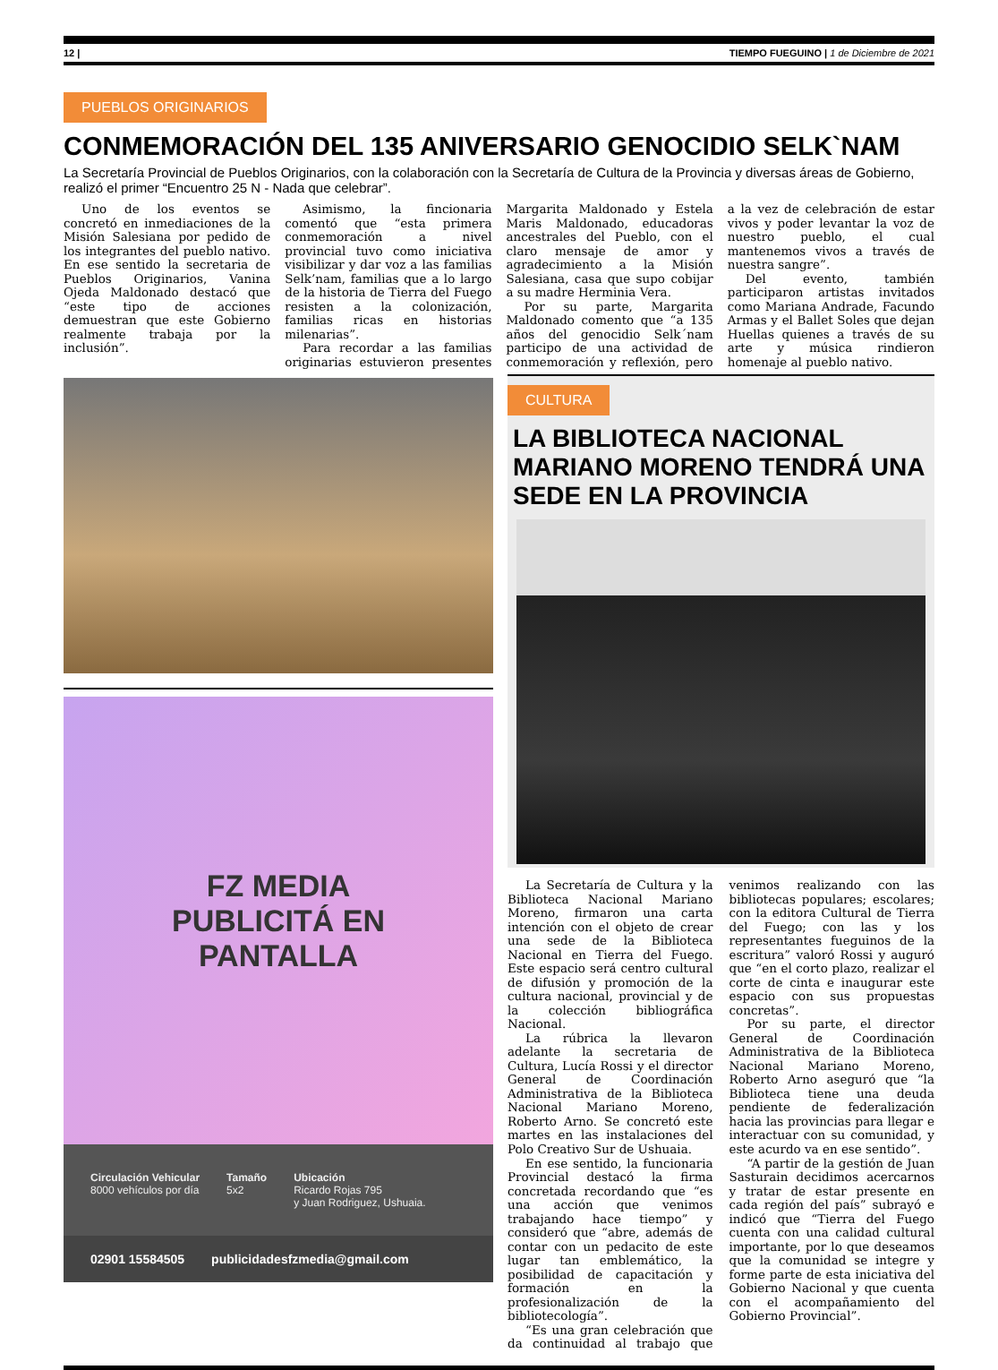12 | TIEMPO FUEGUINO | 1 de Diciembre de 2021
PUEBLOS ORIGINARIOS
CONMEMORACIÓN DEL 135 ANIVERSARIO GENOCIDIO SELK`NAM
La Secretaría Provincial de Pueblos Originarios, con la colaboración con la Secretaría de Cultura de la Provincia y diversas áreas de Gobierno, realizó el primer “Encuentro 25 N - Nada que celebrar”.
Uno de los eventos se concretó en inmediaciones de la Misión Salesiana por pedido de los integrantes del pueblo nativo. En ese sentido la secretaria de Pueblos Originarios, Vanina Ojeda Maldonado destacó que “este tipo de acciones demuestran que este Gobierno realmente trabaja por la inclusión”.
Asimismo, la fincionaria comentó que “esta primera conmemoración a nivel provincial tuvo como iniciativa visibilizar y dar voz a las familias Selk’nam, familias que a lo largo de la historia de Tierra del Fuego resisten a la colonización, familias ricas en historias milenarias”.
Para recordar a las familias originarias estuvieron presentes Margarita Maldonado y Estela Maris Maldonado, educadoras ancestrales del Pueblo, con el claro mensaje de amor y agradecimiento a la Misión Salesiana, casa que supo cobijar a su madre Herminia Vera.
Por su parte, Margarita Maldonado comento que “a 135 años del genocidio Selk´nam participo de una actividad de conmemoración y reflexión, pero a la vez de celebración de estar vivos y poder levantar la voz de nuestro pueblo, el cual mantenemos vivos a través de nuestra sangre”.
Del evento, también participaron artistas invitados como Mariana Andrade, Facundo Armas y el Ballet Soles que dejan Huellas quienes a través de su arte y música rindieron homenaje al pueblo nativo.
FZ MEDIA
PUBLICITÁ EN
PANTALLA
Circulación Vehicular
8000 vehículos por día Tamaño
5x2 Ubicación
Ricardo Rojas 795
y Juan Rodriguez, Ushuaia.
02901 15584505 publicidadesfzmedia@gmail.com
CULTURA
LA BIBLIOTECA NACIONAL MARIANO MORENO TENDRÁ UNA SEDE EN LA PROVINCIA
La Secretaría de Cultura y la Biblioteca Nacional Mariano Moreno, firmaron una carta intención con el objeto de crear una sede de la Biblioteca Nacional en Tierra del Fuego. Este espacio será centro cultural de difusión y promoción de la cultura nacional, provincial y de la colección bibliográfica Nacional.
La rúbrica la llevaron adelante la secretaria de Cultura, Lucía Rossi y el director General de Coordinación Administrativa de la Biblioteca Nacional Mariano Moreno, Roberto Arno. Se concretó este martes en las instalaciones del Polo Creativo Sur de Ushuaia.
En ese sentido, la funcionaria Provincial destacó la firma concretada recordando que “es una acción que venimos trabajando hace tiempo” y consideró que “abre, además de contar con un pedacito de este lugar tan emblemático, la posibilidad de capacitación y formación en la profesionalización de la bibliotecología”.
“Es una gran celebración que da continuidad al trabajo que venimos realizando con las bibliotecas populares; escolares; con la editora Cultural de Tierra del Fuego; con las y los representantes fueguinos de la escritura” valoró Rossi y auguró que “en el corto plazo, realizar el corte de cinta e inaugurar este espacio con sus propuestas concretas”.
Por su parte, el director General de Coordinación Administrativa de la Biblioteca Nacional Mariano Moreno, Roberto Arno aseguró que “la Biblioteca tiene una deuda pendiente de federalización hacia las provincias para llegar e interactuar con su comunidad, y este acurdo va en ese sentido”.
“A partir de la gestión de Juan Sasturain decidimos acercarnos y tratar de estar presente en cada región del país” subrayó e indicó que “Tierra del Fuego cuenta con una calidad cultural importante, por lo que deseamos que la comunidad se integre y forme parte de esta iniciativa del Gobierno Nacional y que cuenta con el acompañamiento del Gobierno Provincial”.